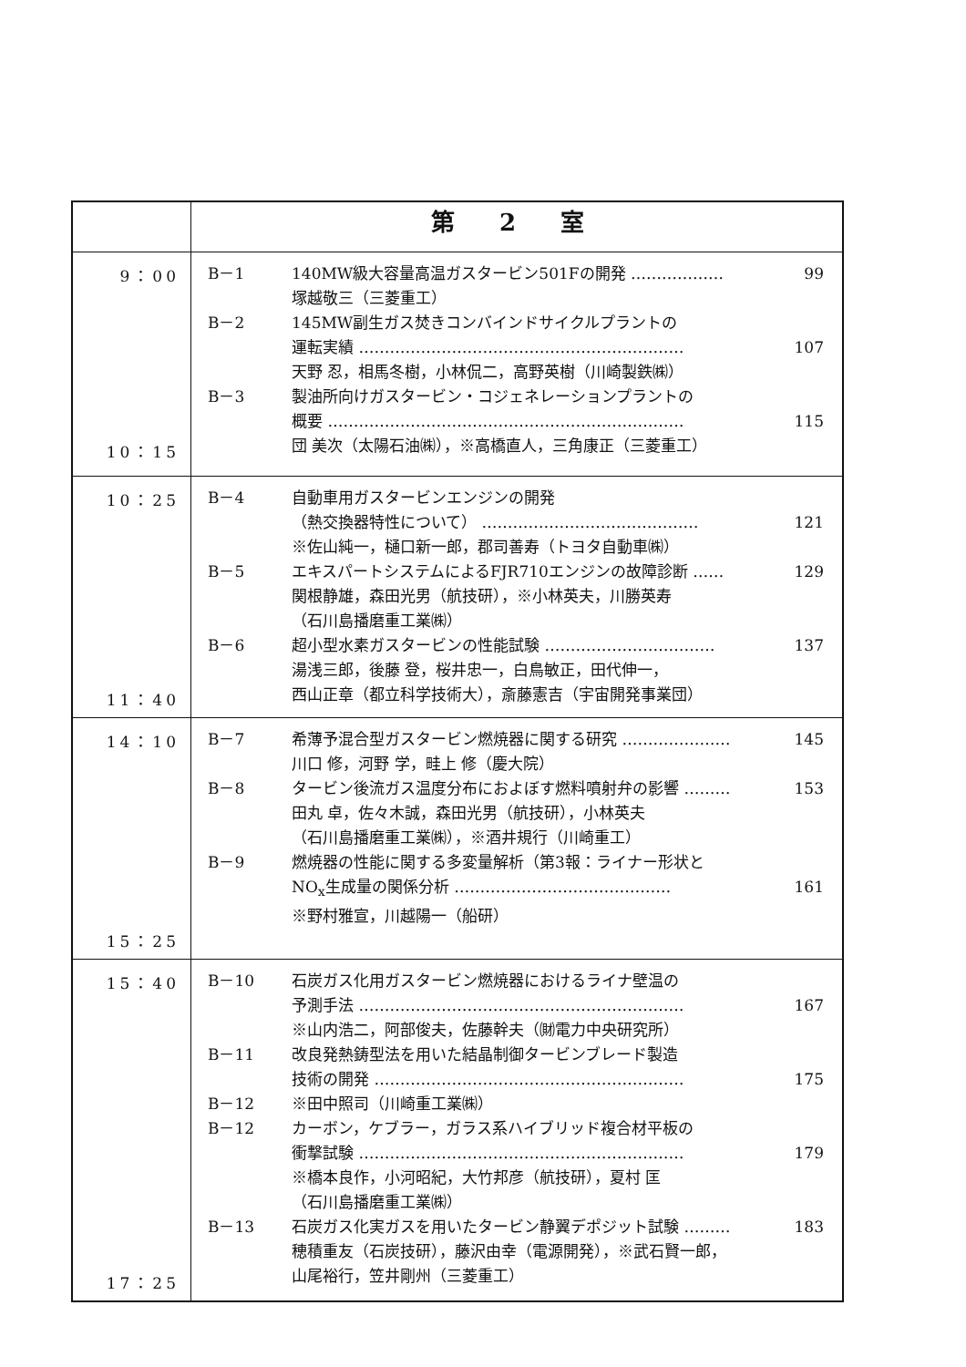| | 第 2 室 |
| --- | --- |
| 9：00 10：15 | B－1 140MW級大容量高温ガスタービン501Fの開発 ……………… 99 塚越敬三（三菱重工） B－2 145MW副生ガス焚きコンバインドサイクルプラントの 運転実績 ……………………………………………………… 107 天野 忍，相馬冬樹，小林侃二，高野英樹（川崎製鉄㈱） B－3 製油所向けガスタービン・コジェネレーションプラントの 概要 …………………………………………………………… 115 団 美次（太陽石油㈱），※高橋直人，三角康正（三菱重工） |
| 10：25 11：40 | B－4 自動車用ガスタービンエンジンの開発 （熱交換器特性について） …………………………………… 121 ※佐山純一，樋口新一郎，郡司善寿（トヨタ自動車㈱） B－5 エキスパートシステムによるFJR710エンジンの故障診断 …… 129 関根静雄，森田光男（航技研），※小林英夫，川勝英寿 （石川島播磨重工業㈱） B－6 超小型水素ガスタービンの性能試験 …………………………… 137 湯浅三郎，後藤 登，桜井忠一，白鳥敏正，田代伸一， 西山正章（都立科学技術大），斎藤憲吉（宇宙開発事業団） |
| 14：10 15：25 | B－7 希薄予混合型ガスタービン燃焼器に関する研究 ………………… 145 川口 修，河野 学，畦上 修（慶大院） B－8 タービン後流ガス温度分布におよぼす燃料噴射弁の影響 ……… 153 田丸 卓，佐々木誠，森田光男（航技研），小林英夫 （石川島播磨重工業㈱），※酒井規行（川崎重工） B－9 燃焼器の性能に関する多変量解析（第3報：ライナー形状と NO<sub>x</sub>生成量の関係分析 …………………………………… 161 ※野村雅宣，川越陽一（船研） |
| 15：40 17：25 | B－10 石炭ガス化用ガスタービン燃焼器におけるライナ壁温の 予測手法 ……………………………………………………… 167 ※山内浩二，阿部俊夫，佐藤幹夫（㈶電力中央研究所） B－11 改良発熱鋳型法を用いた結晶制御タービンブレード製造 技術の開発 …………………………………………………… 175 B－12 ※田中照司（川崎重工業㈱） B－12 カーボン，ケブラー，ガラス系ハイブリッド複合材平板の 衝撃試験 ……………………………………………………… 179 ※橋本良作，小河昭紀，大竹邦彦（航技研），夏村 匡 （石川島播磨重工業㈱） B－13 石炭ガス化実ガスを用いたタービン静翼デポジット試験 ……… 183 穂積重友（石炭技研），藤沢由幸（電源開発），※武石賢一郎， 山尾裕行，笠井剛州（三菱重工） |